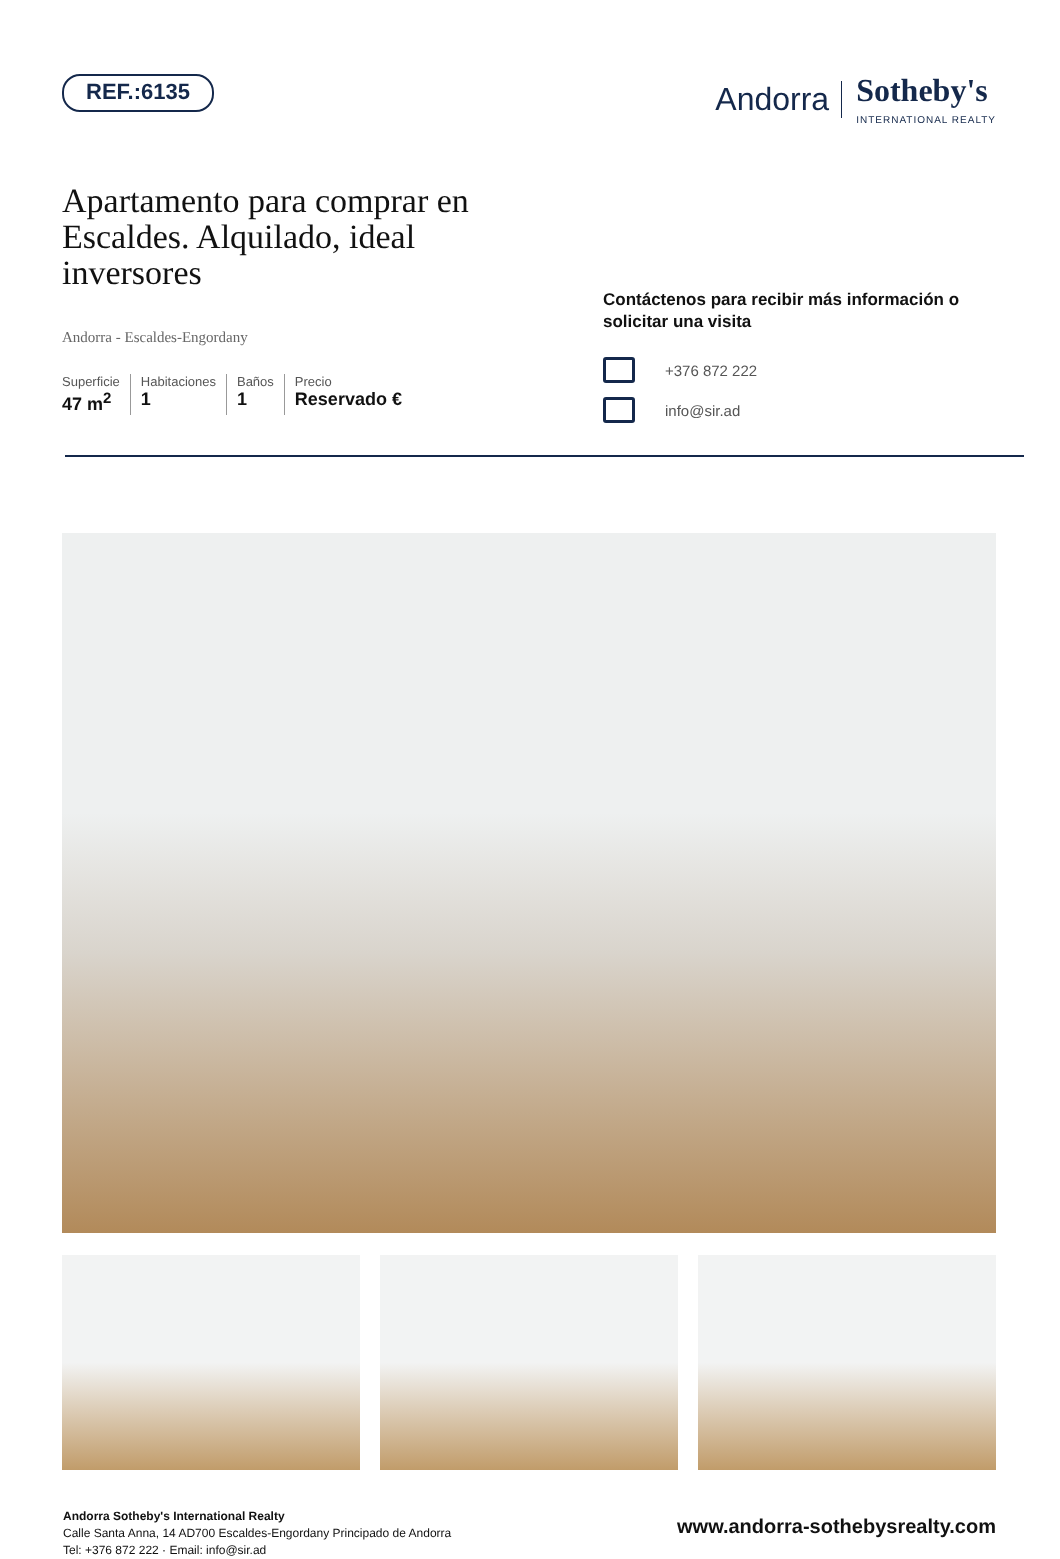REF.:6135
Andorra Sotheby's
INTERNATIONAL REALTY
Apartamento para comprar en Escaldes. Alquilado, ideal inversores
Andorra - Escaldes-Engordany
Superficie
47 m<sup>2</sup>
Habitaciones
1
Baños
1
Precio
Reservado €
Contáctenos para recibir más información o solicitar una visita
+376 872 222
info@sir.ad
Andorra Sotheby's International Realty
Calle Santa Anna, 14 AD700 Escaldes-Engordany Principado de Andorra
Tel: +376 872 222 · Email: info@sir.ad
www.andorra-sothebysrealty.com